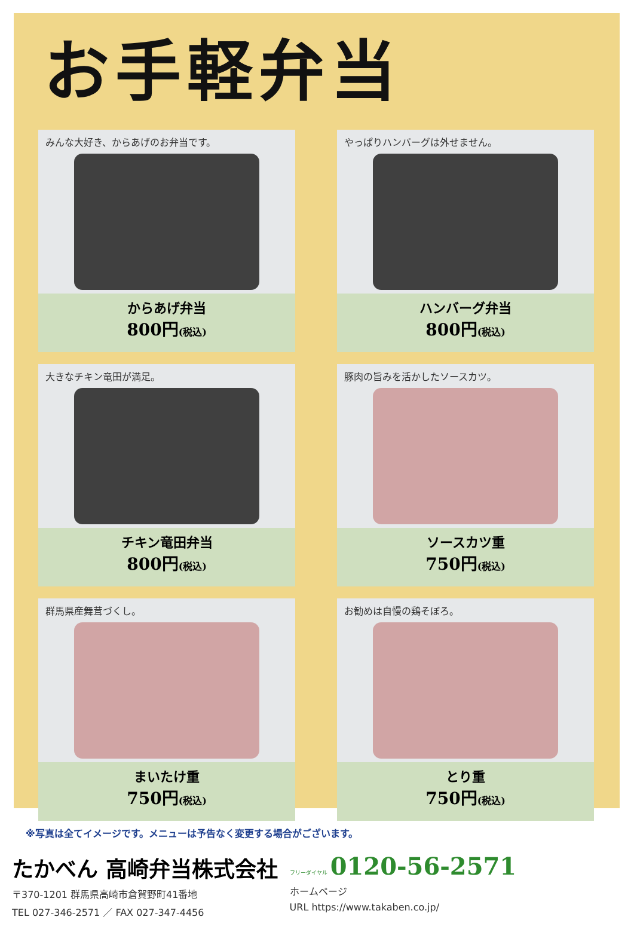お手軽弁当
みんな大好き、からあげのお弁当です。
からあげ弁当
800円(税込)
やっぱりハンバーグは外せません。
ハンバーグ弁当
800円(税込)
大きなチキン竜田が満足。
チキン竜田弁当
800円(税込)
豚肉の旨みを活かしたソースカツ。
ソースカツ重
750円(税込)
群馬県産舞茸づくし。
まいたけ重
750円(税込)
お勧めは自慢の鶏そぼろ。
とり重
750円(税込)
※写真は全てイメージです。メニューは予告なく変更する場合がございます。
たかべん 高崎弁当株式会社
〒370-1201 群馬県高崎市倉賀野町41番地
TEL 027-346-2571 ／ FAX 027-347-4456
フリーダイヤル 0120-56-2571
ホームページ
URL https://www.takaben.co.jp/